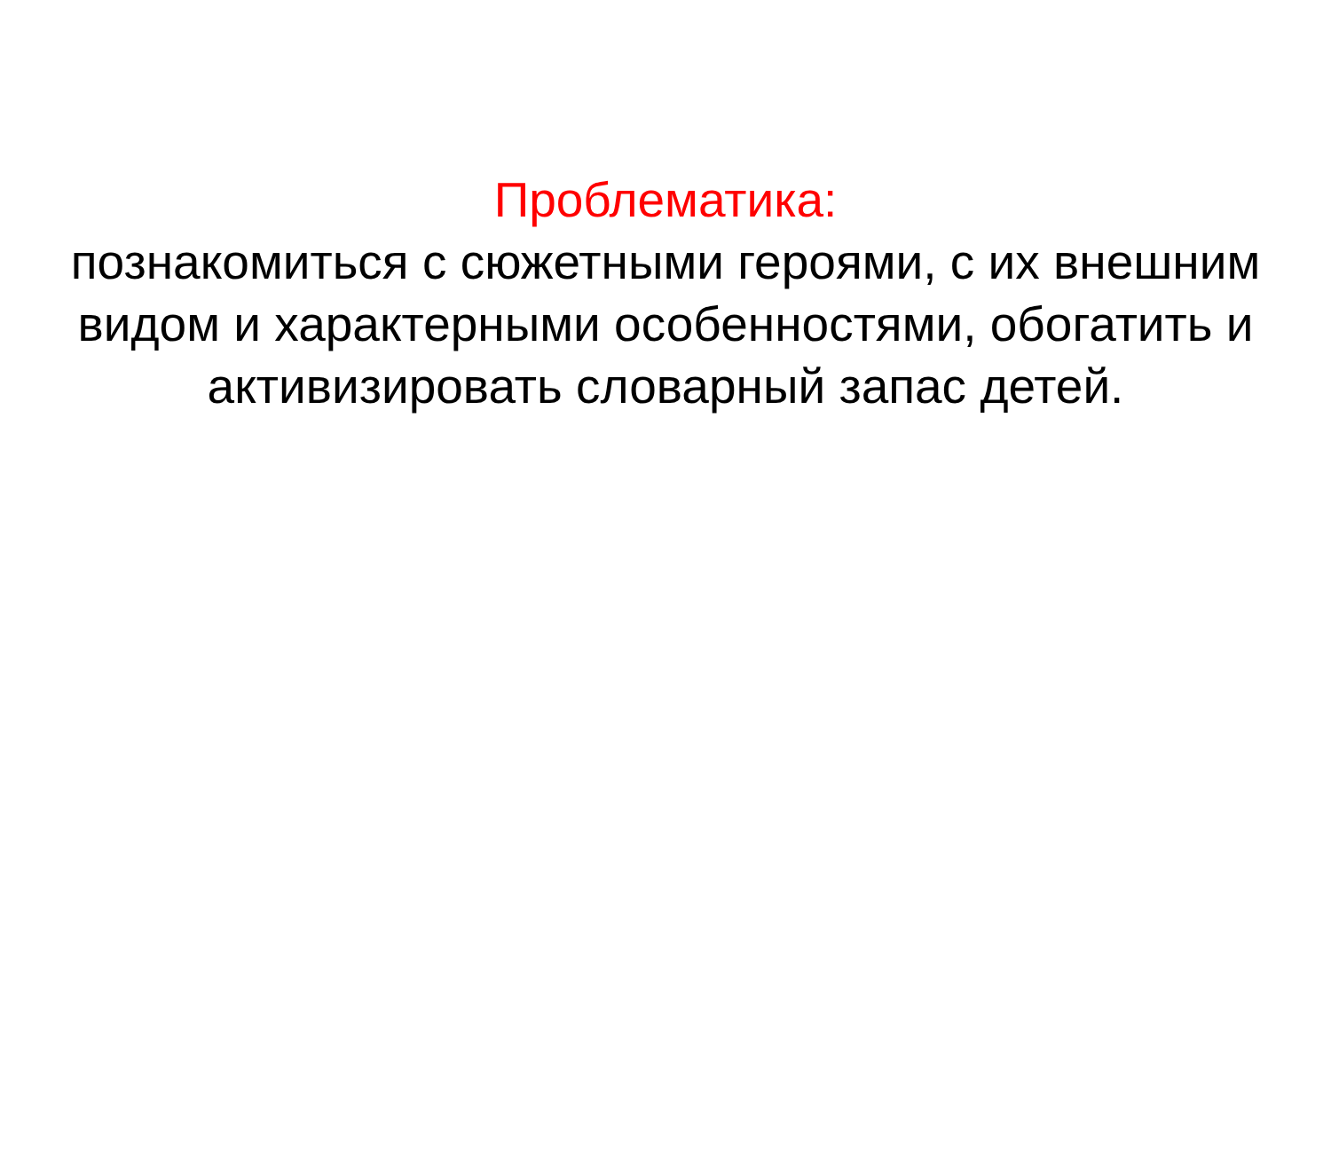Проблематика:
познакомиться с сюжетными героями, с их внешним видом и характерными особенностями, обогатить и активизировать словарный запас детей.